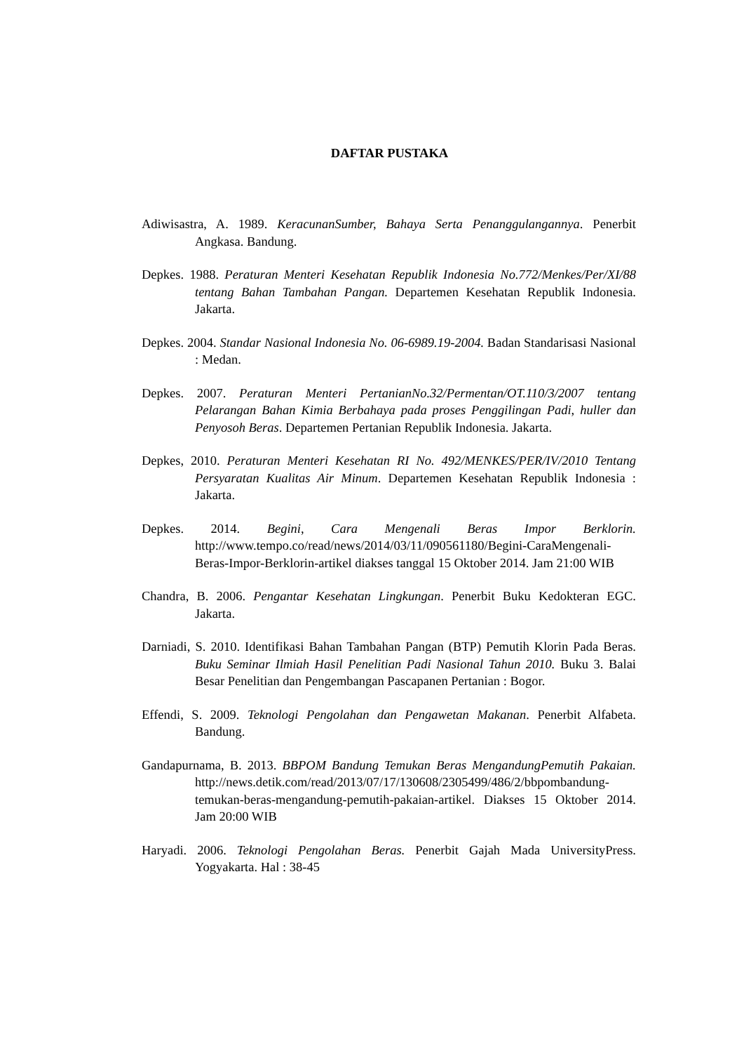DAFTAR PUSTAKA
Adiwisastra, A. 1989. KeracunanSumber, Bahaya Serta Penanggulangannya. Penerbit Angkasa. Bandung.
Depkes. 1988. Peraturan Menteri Kesehatan Republik Indonesia No.772/Menkes/Per/XI/88 tentang Bahan Tambahan Pangan. Departemen Kesehatan Republik Indonesia. Jakarta.
Depkes. 2004. Standar Nasional Indonesia No. 06-6989.19-2004. Badan Standarisasi Nasional : Medan.
Depkes. 2007. Peraturan Menteri PertanianNo.32/Permentan/OT.110/3/2007 tentang Pelarangan Bahan Kimia Berbahaya pada proses Penggilingan Padi, huller dan Penyosoh Beras. Departemen Pertanian Republik Indonesia. Jakarta.
Depkes, 2010. Peraturan Menteri Kesehatan RI No. 492/MENKES/PER/IV/2010 Tentang Persyaratan Kualitas Air Minum. Departemen Kesehatan Republik Indonesia : Jakarta.
Depkes. 2014. Begini, Cara Mengenali Beras Impor Berklorin. http://www.tempo.co/read/news/2014/03/11/090561180/Begini-CaraMengenali-Beras-Impor-Berklorin-artikel diakses tanggal 15 Oktober 2014. Jam 21:00 WIB
Chandra, B. 2006. Pengantar Kesehatan Lingkungan. Penerbit Buku Kedokteran EGC. Jakarta.
Darniadi, S. 2010. Identifikasi Bahan Tambahan Pangan (BTP) Pemutih Klorin Pada Beras. Buku Seminar Ilmiah Hasil Penelitian Padi Nasional Tahun 2010. Buku 3. Balai Besar Penelitian dan Pengembangan Pascapanen Pertanian : Bogor.
Effendi, S. 2009. Teknologi Pengolahan dan Pengawetan Makanan. Penerbit Alfabeta. Bandung.
Gandapurnama, B. 2013. BBPOM Bandung Temukan Beras MengandungPemutih Pakaian. http://news.detik.com/read/2013/07/17/130608/2305499/486/2/bbpombandung-temukan-beras-mengandung-pemutih-pakaian-artikel. Diakses 15 Oktober 2014. Jam 20:00 WIB
Haryadi. 2006. Teknologi Pengolahan Beras. Penerbit Gajah Mada UniversityPress. Yogyakarta. Hal : 38-45